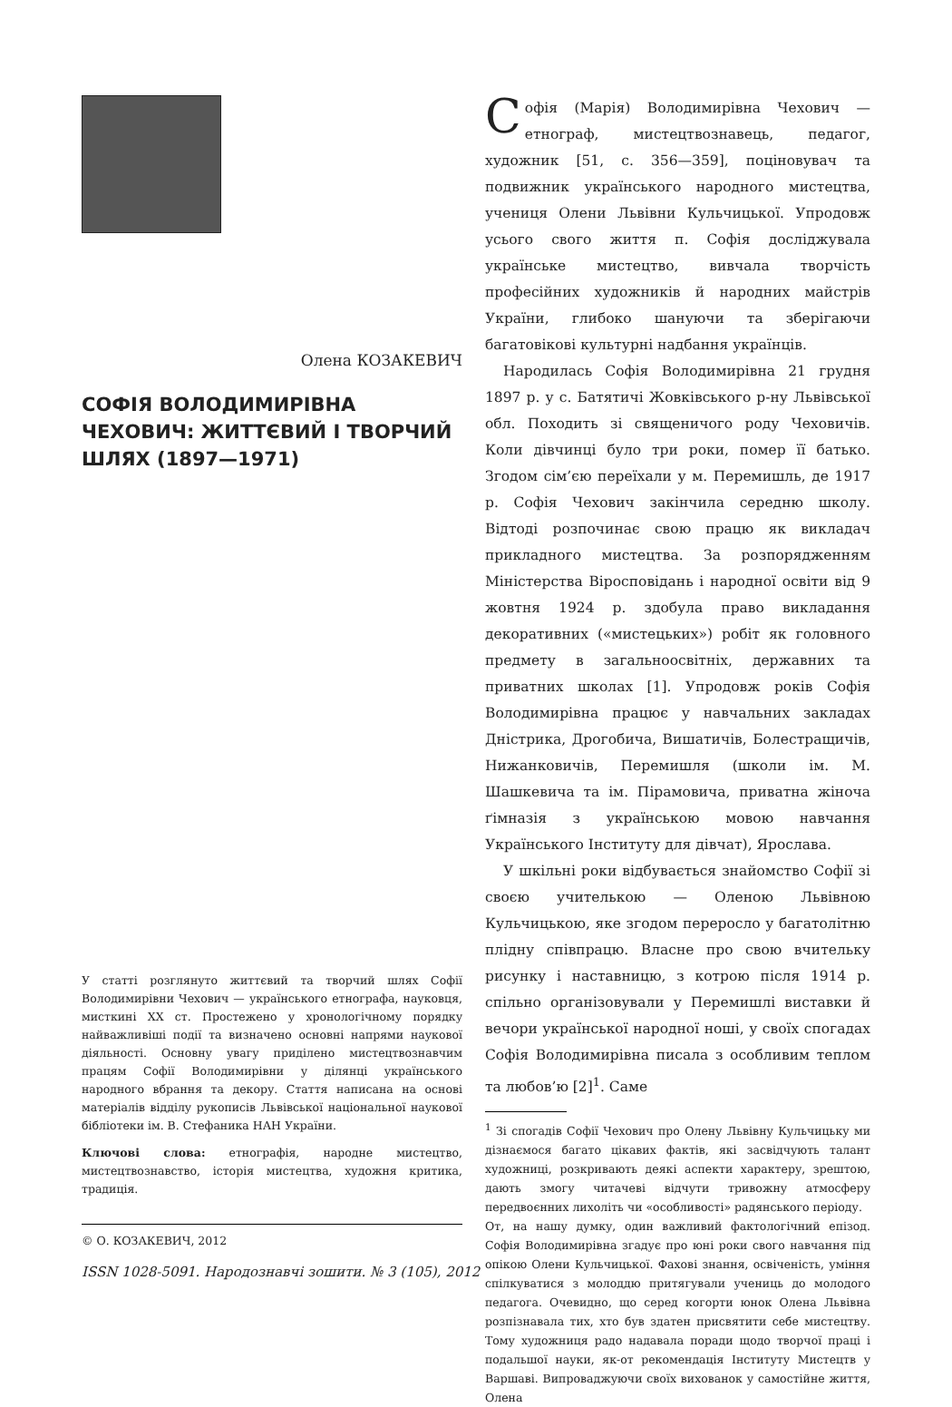Олена КОЗАКЕВИЧ
СОФІЯ ВОЛОДИМИРІВНА ЧЕХОВИЧ: ЖИТТЄВИЙ І ТВОРЧИЙ ШЛЯХ (1897—1971)
У статті розглянуто життєвий та творчий шлях Софії Володимирівни Чехович — українського етнографа, науковця, мисткині XX ст. Простежено у хронологічному порядку найважливіші події та визначено основні напрями наукової діяльності. Основну увагу приділено мистецтвознавчим працям Софії Володимирівни у ділянці українського народного вбрання та декору. Стаття написана на основі матеріалів відділу рукописів Львівської національної наукової бібліотеки ім. В. Стефаника НАН України.
Ключові слова: етнографія, народне мистецтво, мистецтвознавство, історія мистецтва, художня критика, традиція.
© О. КОЗАКЕВИЧ, 2012
ISSN 1028-5091. Народознавчі зошити. № 3 (105), 2012
Софія (Марія) Володимирівна Чехович — етнограф, мистецтвознавець, педагог, художник [51, с. 356—359], поціновувач та подвижник українського народного мистецтва, учениця Олени Львівни Кульчицької. Упродовж усього свого життя п. Софія досліджувала українське мистецтво, вивчала творчість професійних художників й народних майстрів України, глибоко шануючи та зберігаючи багатовікові культурні надбання українців.
Народилась Софія Володимирівна 21 грудня 1897 р. у с. Батятичі Жовківського р-ну Львівської обл. Походить зі священичого роду Чеховичів. Коли дівчинці було три роки, помер її батько. Згодом сім’єю переїхали у м. Перемишль, де 1917 р. Софія Чехович закінчила середню школу. Відтоді розпочинає свою працю як викладач прикладного мистецтва. За розпорядженням Міністерства Віросповідань і народної освіти від 9 жовтня 1924 р. здобула право викладання декоративних («мистецьких») робіт як головного предмету в загальноосвітніх, державних та приватних школах [1]. Упродовж років Софія Володимирівна працює у навчальних закладах Дністрика, Дрогобича, Вишатичів, Болестращичів, Нижанковичів, Перемишля (школи ім. М. Шашкевича та ім. Пірамовича, приватна жіноча ґімназія з українською мовою навчання Українського Інституту для дівчат), Ярослава.
У шкільні роки відбувається знайомство Софії зі своєю учителькою — Оленою Львівною Кульчицькою, яке згодом переросло у багатолітню плідну співпрацю. Власне про свою вчительку рисунку і наставницю, з котрою після 1914 р. спільно організовували у Перемишлі виставки й вечори української народної ноші, у своїх спогадах Софія Володимирівна писала з особливим теплом та любов’ю [2]<sup>1</sup>. Саме
<sup>1</sup> Зі спогадів Софії Чехович про Олену Львівну Кульчицьку ми дізнаємося багато цікавих фактів, які засвідчують талант художниці, розкривають деякі аспекти характеру, зрештою, дають змогу читачеві відчути тривожну атмосферу передвоєнних лихоліть чи «особливості» радянського періоду.
От, на нашу думку, один важливий фактологічний епізод. Софія Володимирівна згадує про юні роки свого навчання під опікою Олени Кульчицької. Фахові знання, освіченість, уміння спілкуватися з молоддю притягували учениць до молодого педагога. Очевидно, що серед когорти юнок Олена Львівна розпізнавала тих, хто був здатен присвятити себе мистецтву. Тому художниця радо надавала поради щодо творчої праці і подальшої науки, як-от рекомендація Інституту Мистецтв у Варшаві. Випроваджуючи своїх вихованок у самостійне життя, Олена